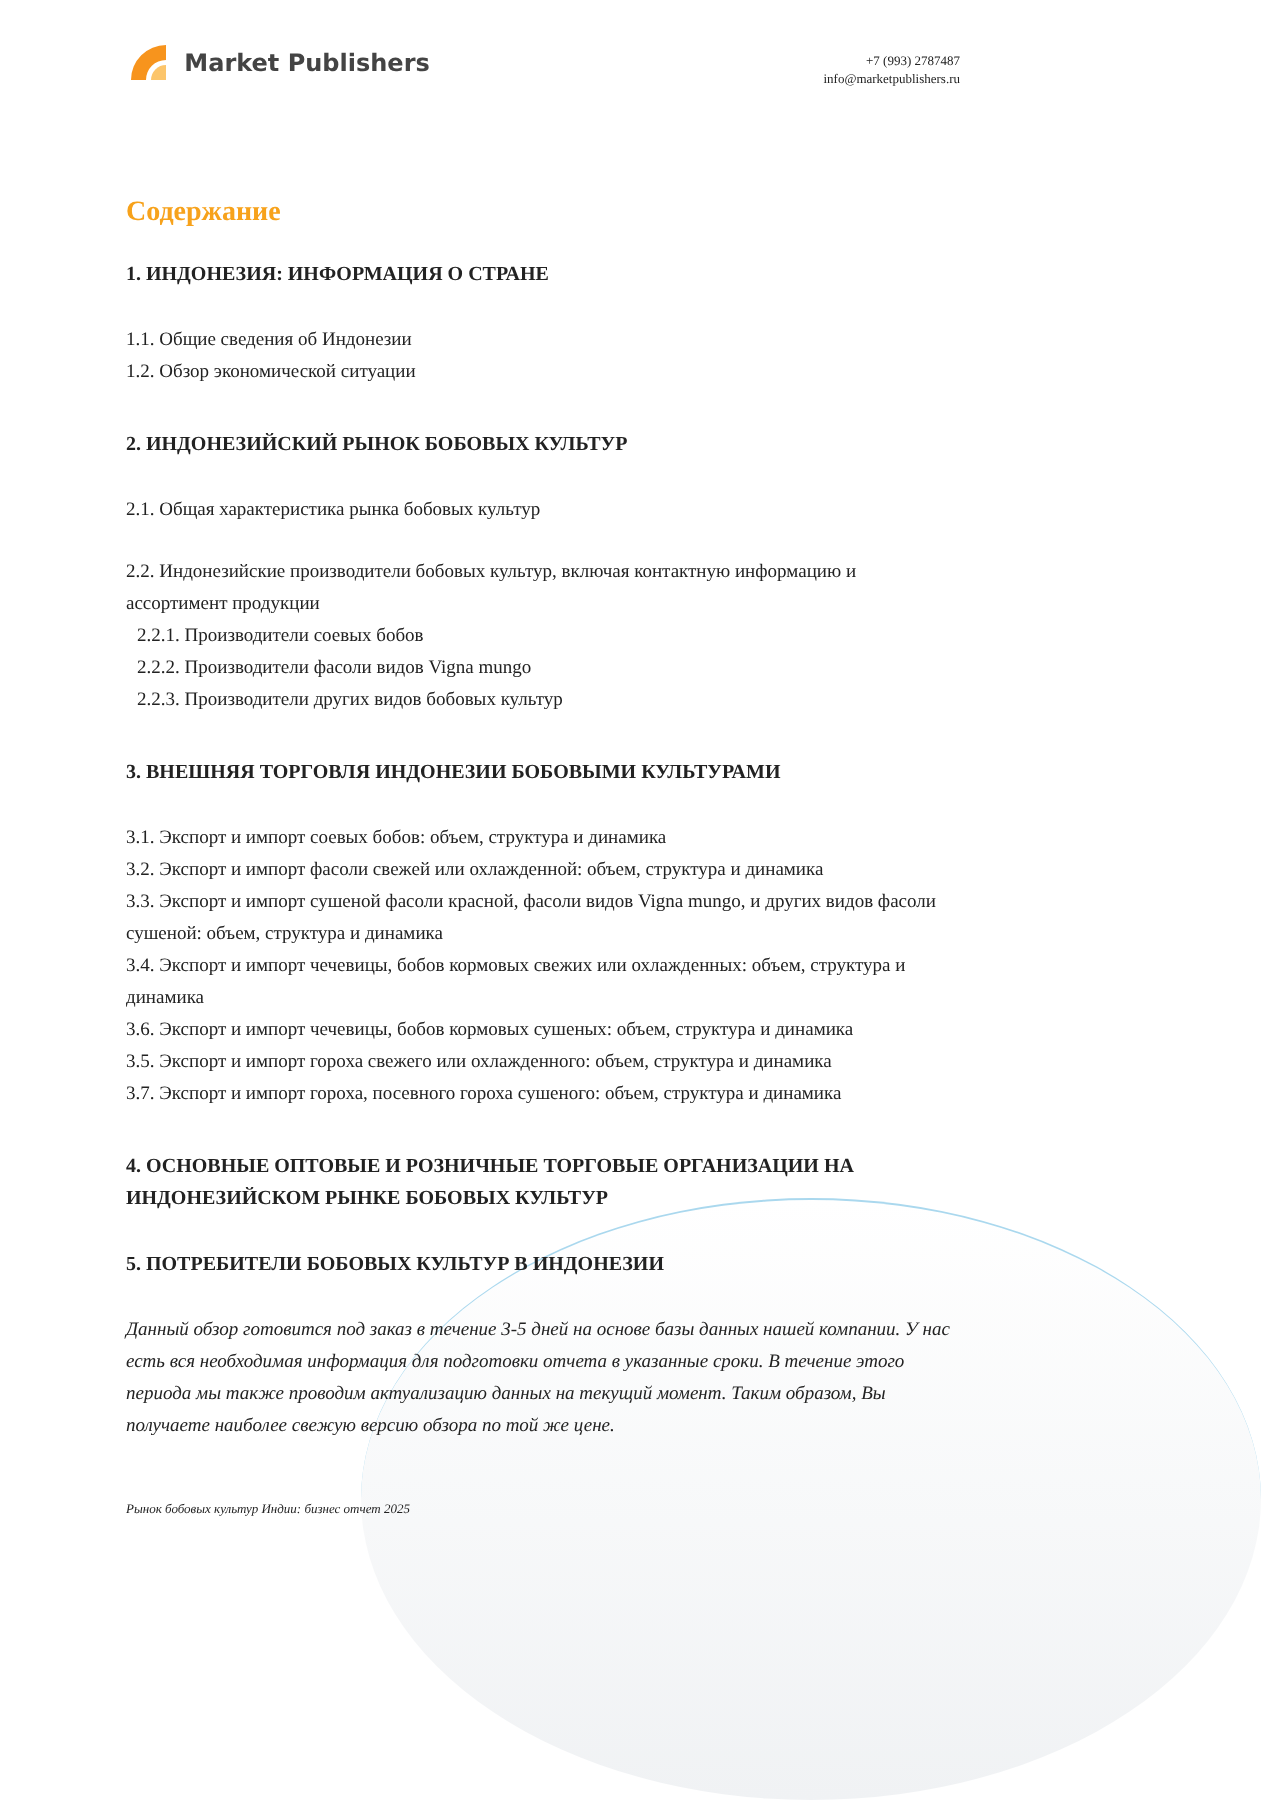Market Publishers
+7 (993) 2787487
info@marketpublishers.ru
Содержание
1. ИНДОНЕЗИЯ: ИНФОРМАЦИЯ О СТРАНЕ
1.1. Общие сведения об Индонезии
1.2. Обзор экономической ситуации
2. ИНДОНЕЗИЙСКИЙ РЫНОК БОБОВЫХ КУЛЬТУР
2.1. Общая характеристика рынка бобовых культур
2.2. Индонезийские производители бобовых культур, включая контактную информацию и ассортимент продукции
2.2.1. Производители соевых бобов
2.2.2. Производители фасоли видов Vigna mungo
2.2.3. Производители других видов бобовых культур
3. ВНЕШНЯЯ ТОРГОВЛЯ ИНДОНЕЗИИ БОБОВЫМИ КУЛЬТУРАМИ
3.1. Экспорт и импорт соевых бобов: объем, структура и динамика
3.2. Экспорт и импорт фасоли свежей или охлажденной: объем, структура и динамика
3.3. Экспорт и импорт сушеной фасоли красной, фасоли видов Vigna mungo, и других видов фасоли сушеной: объем, структура и динамика
3.4. Экспорт и импорт чечевицы, бобов кормовых свежих или охлажденных: объем, структура и динамика
3.6. Экспорт и импорт чечевицы, бобов кормовых сушеных: объем, структура и динамика
3.5. Экспорт и импорт гороха свежего или охлажденного: объем, структура и динамика
3.7. Экспорт и импорт гороха, посевного гороха сушеного: объем, структура и динамика
4. ОСНОВНЫЕ ОПТОВЫЕ И РОЗНИЧНЫЕ ТОРГОВЫЕ ОРГАНИЗАЦИИ НА ИНДОНЕЗИЙСКОМ РЫНКЕ БОБОВЫХ КУЛЬТУР
5. ПОТРЕБИТЕЛИ БОБОВЫХ КУЛЬТУР В ИНДОНЕЗИИ
Данный обзор готовится под заказ в течение 3-5 дней на основе базы данных нашей компании. У нас есть вся необходимая информация для подготовки отчета в указанные сроки. В течение этого периода мы также проводим актуализацию данных на текущий момент. Таким образом, Вы получаете наиболее свежую версию обзора по той же цене.
Рынок бобовых культур Индии: бизнес отчет 2025